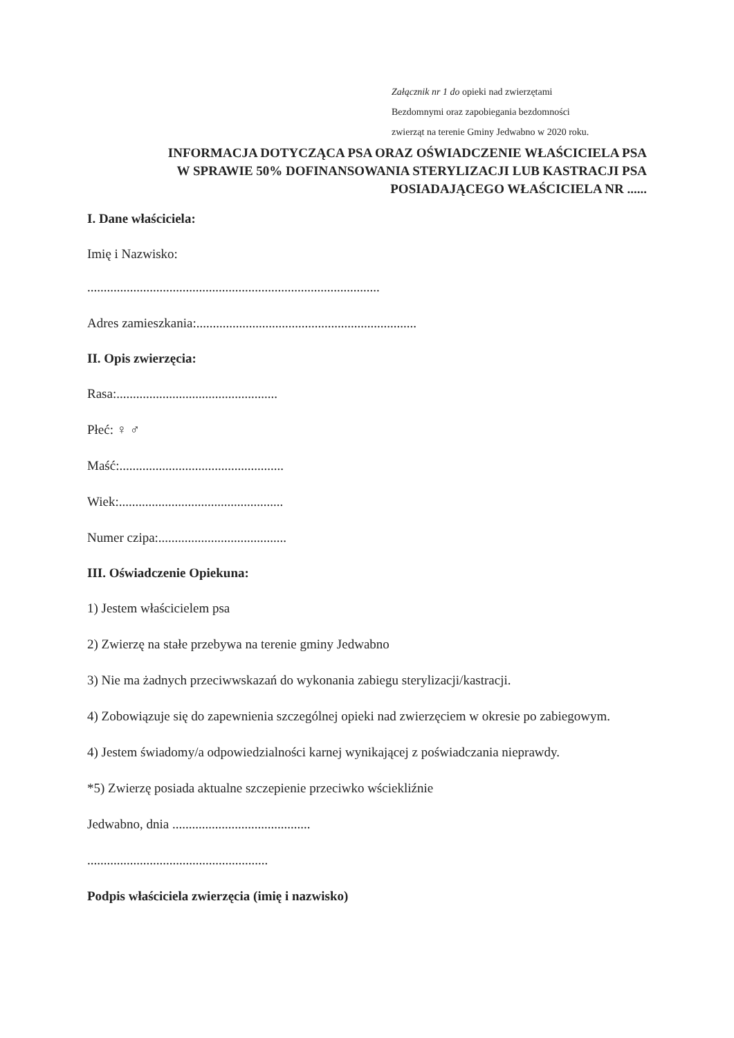Załącznik nr 1 do opieki nad zwierzętami
Bezdomnymi oraz zapobiegania bezdomności
zwierząt na terenie Gminy Jedwabno w 2020 roku.
INFORMACJA DOTYCZĄCA PSA ORAZ OŚWIADCZENIE WŁAŚCICIELA PSA
W SPRAWIE 50% DOFINANSOWANIA STERYLIZACJI LUB KASTRACJI PSA
POSIADAJĄCEGO WŁAŚCICIELA NR ......
I. Dane właściciela:
Imię i Nazwisko:
.........................................................................................
Adres zamieszkania:...................................................................
II. Opis zwierzęcia:
Rasa:.................................................
Płeć: ♀ ♂
Maść:..................................................
Wiek:..................................................
Numer czipa:.......................................
III. Oświadczenie Opiekuna:
1) Jestem właścicielem psa
2) Zwierzę na stałe przebywa na terenie gminy Jedwabno
3) Nie ma żadnych przeciwwskazań do wykonania zabiegu sterylizacji/kastracji.
4) Zobowiązuje się do zapewnienia szczególnej opieki nad zwierzęciem w okresie po zabiegowym.
4) Jestem świadomy/a odpowiedzialności karnej wynikającej z poświadczania nieprawdy.
*5) Zwierzę posiada aktualne szczepienie przeciwko wściekliźnie
Jedwabno, dnia ..........................................
.......................................................
Podpis właściciela zwierzęcia (imię i nazwisko)